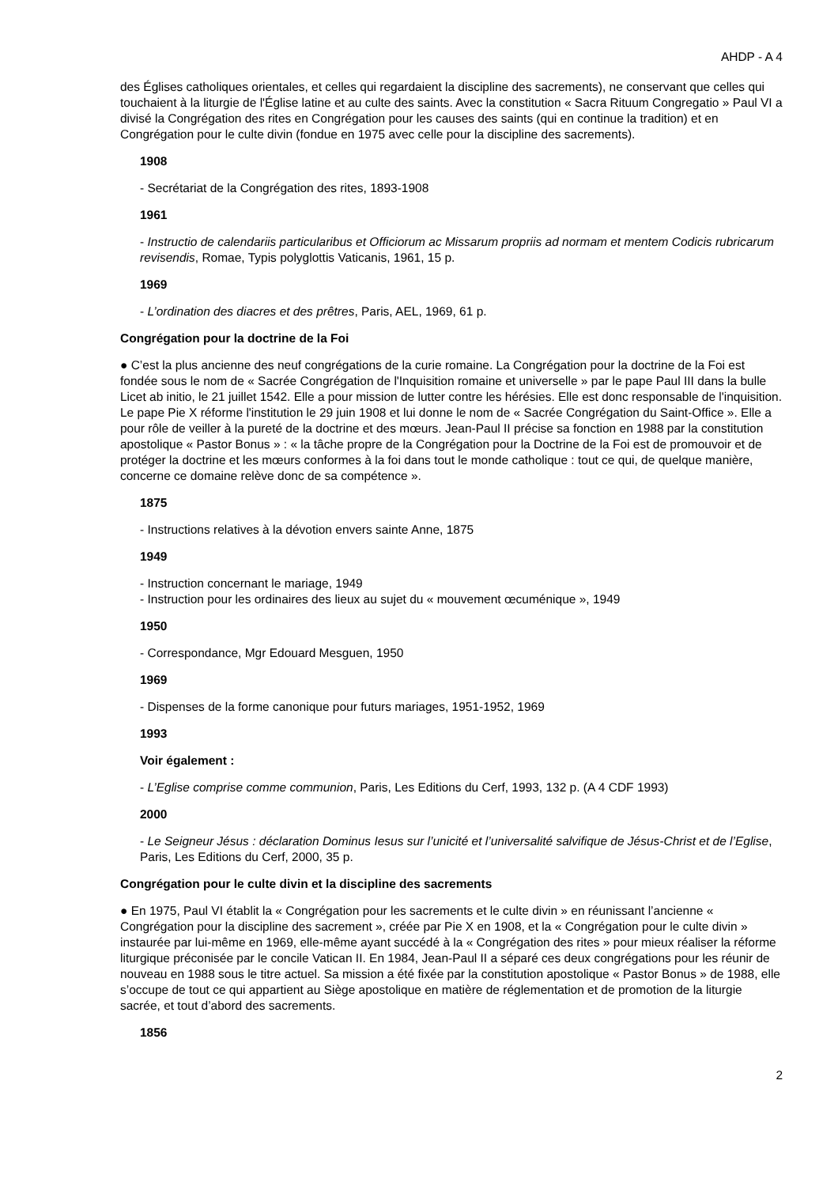AHDP - A 4
des Églises catholiques orientales, et celles qui regardaient la discipline des sacrements), ne conservant que celles qui touchaient à la liturgie de l'Église latine et au culte des saints. Avec la constitution « Sacra Rituum Congregatio » Paul VI a divisé la Congrégation des rites en Congrégation pour les causes des saints (qui en continue la tradition) et en Congrégation pour le culte divin (fondue en 1975 avec celle pour la discipline des sacrements).
1908
- Secrétariat de la Congrégation des rites, 1893-1908
1961
- Instructio de calendariis particularibus et Officiorum ac Missarum propriis ad normam et mentem Codicis rubricarum revisendis, Romae, Typis polyglottis Vaticanis, 1961, 15 p.
1969
- L’ordination des diacres et des prêtres, Paris, AEL, 1969, 61 p.
Congrégation pour la doctrine de la Foi
● C’est la plus ancienne des neuf congrégations de la curie romaine. La Congrégation pour la doctrine de la Foi est fondée sous le nom de « Sacrée Congrégation de l'Inquisition romaine et universelle » par le pape Paul III dans la bulle Licet ab initio, le 21 juillet 1542. Elle a pour mission de lutter contre les hérésies. Elle est donc responsable de l'inquisition. Le pape Pie X réforme l'institution le 29 juin 1908 et lui donne le nom de « Sacrée Congrégation du Saint-Office ». Elle a pour rôle de veiller à la pureté de la doctrine et des mœurs. Jean-Paul II précise sa fonction en 1988 par la constitution apostolique « Pastor Bonus » : « la tâche propre de la Congrégation pour la Doctrine de la Foi est de promouvoir et de protéger la doctrine et les mœurs conformes à la foi dans tout le monde catholique : tout ce qui, de quelque manière, concerne ce domaine relève donc de sa compétence ».
1875
- Instructions relatives à la dévotion envers sainte Anne, 1875
1949
- Instruction concernant le mariage, 1949
- Instruction pour les ordinaires des lieux au sujet du « mouvement œcuménique », 1949
1950
- Correspondance, Mgr Edouard Mesguen, 1950
1969
- Dispenses de la forme canonique pour futurs mariages, 1951-1952, 1969
1993
Voir également :
- L’Eglise comprise comme communion, Paris, Les Editions du Cerf, 1993, 132 p. (A 4 CDF 1993)
2000
- Le Seigneur Jésus : déclaration Dominus Iesus sur l’unicité et l’universalité salvifique de Jésus-Christ et de l’Eglise, Paris, Les Editions du Cerf, 2000, 35 p.
Congrégation pour le culte divin et la discipline des sacrements
● En 1975, Paul VI établit la « Congrégation pour les sacrements et le culte divin » en réunissant l’ancienne « Congrégation pour la discipline des sacrement », créée par Pie X en 1908, et la « Congrégation pour le culte divin » instaurée par lui-même en 1969, elle-même ayant succédé à la « Congrégation des rites » pour mieux réaliser la réforme liturgique préconisée par le concile Vatican II. En 1984, Jean-Paul II a séparé ces deux congrégations pour les réunir de nouveau en 1988 sous le titre actuel. Sa mission a été fixée par la constitution apostolique « Pastor Bonus » de 1988, elle s’occupe de tout ce qui appartient au Siège apostolique en matière de réglementation et de promotion de la liturgie sacrée, et tout d’abord des sacrements.
1856
2